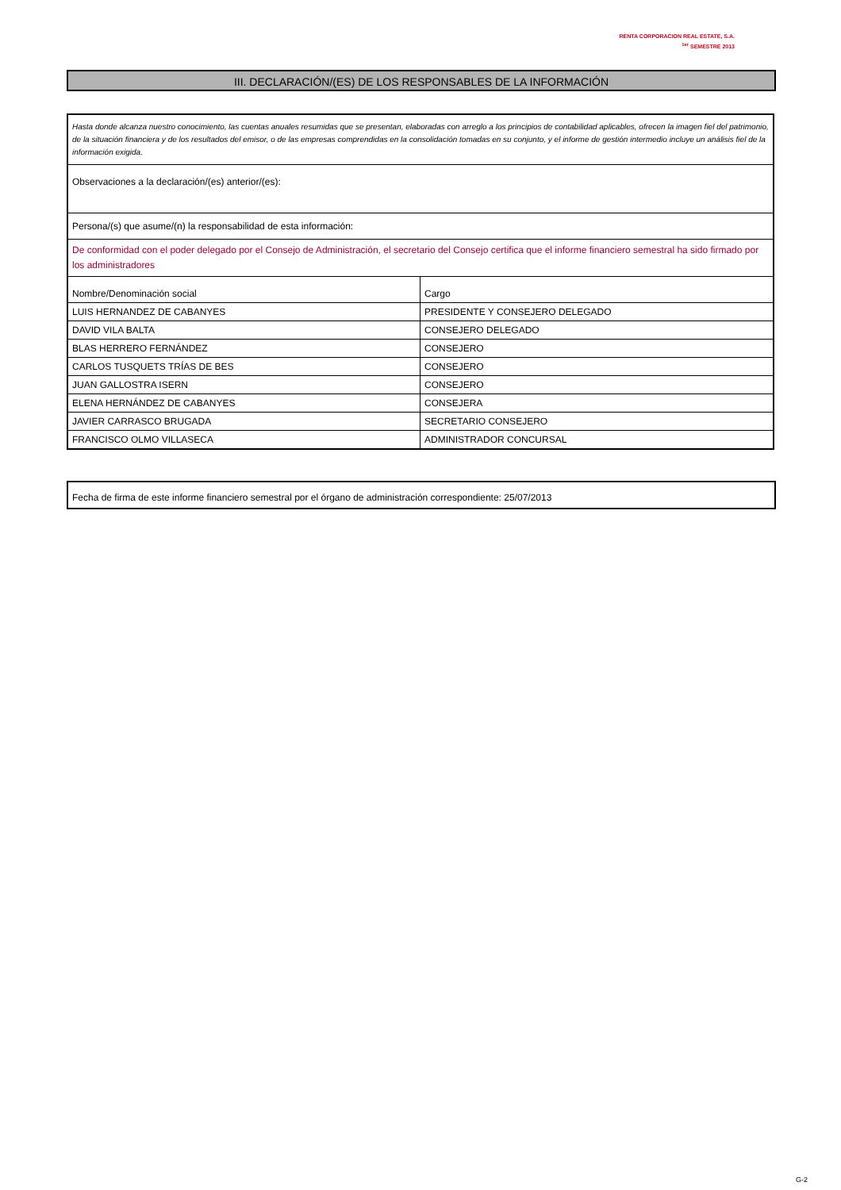RENTA CORPORACION REAL ESTATE, S.A.
<sup>1er</sup> SEMESTRE 2013
III. DECLARACIÓN/(ES) DE LOS RESPONSABLES DE LA INFORMACIÓN
| Hasta donde alcanza nuestro conocimiento, las cuentas anuales resumidas que se presentan, elaboradas con arreglo a los principios de contabilidad aplicables, ofrecen la imagen fiel del patrimonio, de la situación financiera y de los resultados del emisor, o de las empresas comprendidas en la consolidación tomadas en su conjunto, y el informe de gestión intermedio incluye un análisis fiel de la información exigida. | |
| Observaciones a la declaración/(es) anterior/(es): | |
| Persona/(s) que asume/(n) la responsabilidad de esta información: | |
| De conformidad con el poder delegado por el Consejo de Administración, el secretario del Consejo certifica que el informe financiero semestral ha sido firmado por los administradores | |
| Nombre/Denominación social | Cargo |
| LUIS HERNANDEZ DE CABANYES | PRESIDENTE Y CONSEJERO DELEGADO |
| DAVID VILA BALTA | CONSEJERO DELEGADO |
| BLAS HERRERO FERNÁNDEZ | CONSEJERO |
| CARLOS TUSQUETS TRÍAS DE BES | CONSEJERO |
| JUAN GALLOSTRA ISERN | CONSEJERO |
| ELENA HERNÁNDEZ DE CABANYES | CONSEJERA |
| JAVIER CARRASCO BRUGADA | SECRETARIO CONSEJERO |
| FRANCISCO OLMO VILLASECA | ADMINISTRADOR CONCURSAL |
Fecha de firma de este informe financiero semestral por el órgano de administración correspondiente: 25/07/2013
G-2